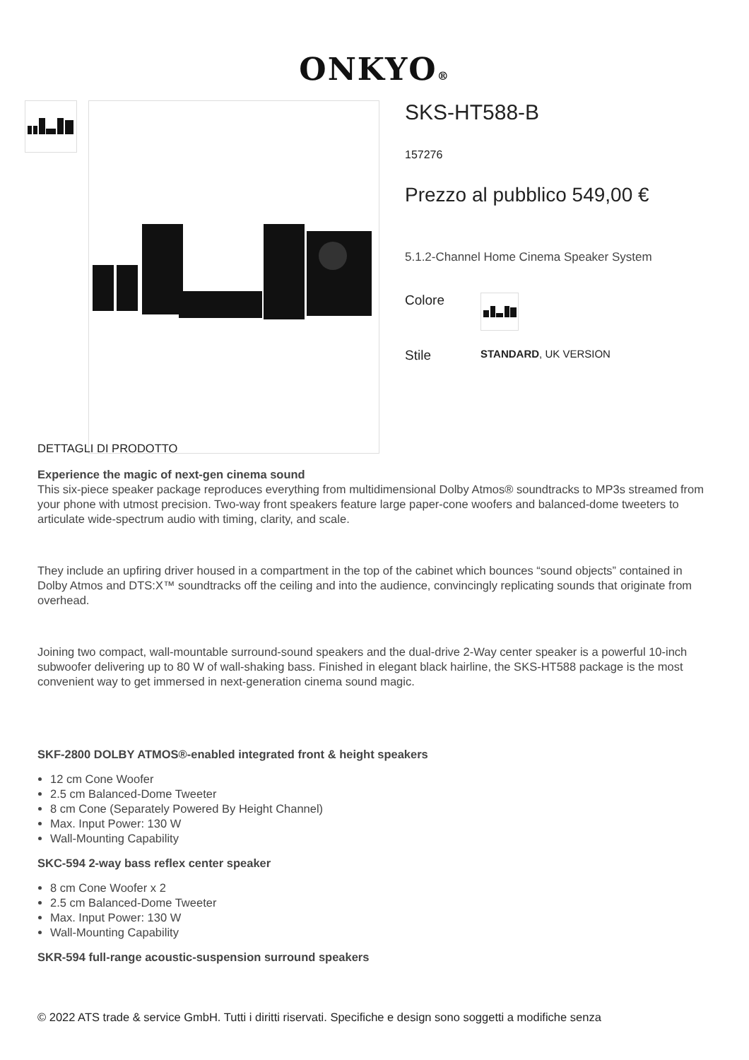ONKYO®
SKS-HT588-B
157276
Prezzo al pubblico 549,00 €
5.1.2-Channel Home Cinema Speaker System
Colore
Stile STANDARD, UK VERSION
DETTAGLI DI PRODOTTO
Experience the magic of next-gen cinema sound
This six-piece speaker package reproduces everything from multidimensional Dolby Atmos® soundtracks to MP3s streamed from your phone with utmost precision. Two-way front speakers feature large paper-cone woofers and balanced-dome tweeters to articulate wide-spectrum audio with timing, clarity, and scale.
They include an upfiring driver housed in a compartment in the top of the cabinet which bounces “sound objects” contained in Dolby Atmos and DTS:X™ soundtracks off the ceiling and into the audience, convincingly replicating sounds that originate from overhead.
Joining two compact, wall-mountable surround-sound speakers and the dual-drive 2-Way center speaker is a powerful 10-inch subwoofer delivering up to 80 W of wall-shaking bass. Finished in elegant black hairline, the SKS-HT588 package is the most convenient way to get immersed in next-generation cinema sound magic.
SKF-2800 DOLBY ATMOS®-enabled integrated front & height speakers
12 cm Cone Woofer
2.5 cm Balanced-Dome Tweeter
8 cm Cone (Separately Powered By Height Channel)
Max. Input Power: 130 W
Wall-Mounting Capability
SKC-594 2-way bass reflex center speaker
8 cm Cone Woofer x 2
2.5 cm Balanced-Dome Tweeter
Max. Input Power: 130 W
Wall-Mounting Capability
SKR-594 full-range acoustic-suspension surround speakers
© 2022 ATS trade & service GmbH. Tutti i diritti riservati. Specifiche e design sono soggetti a modifiche senza